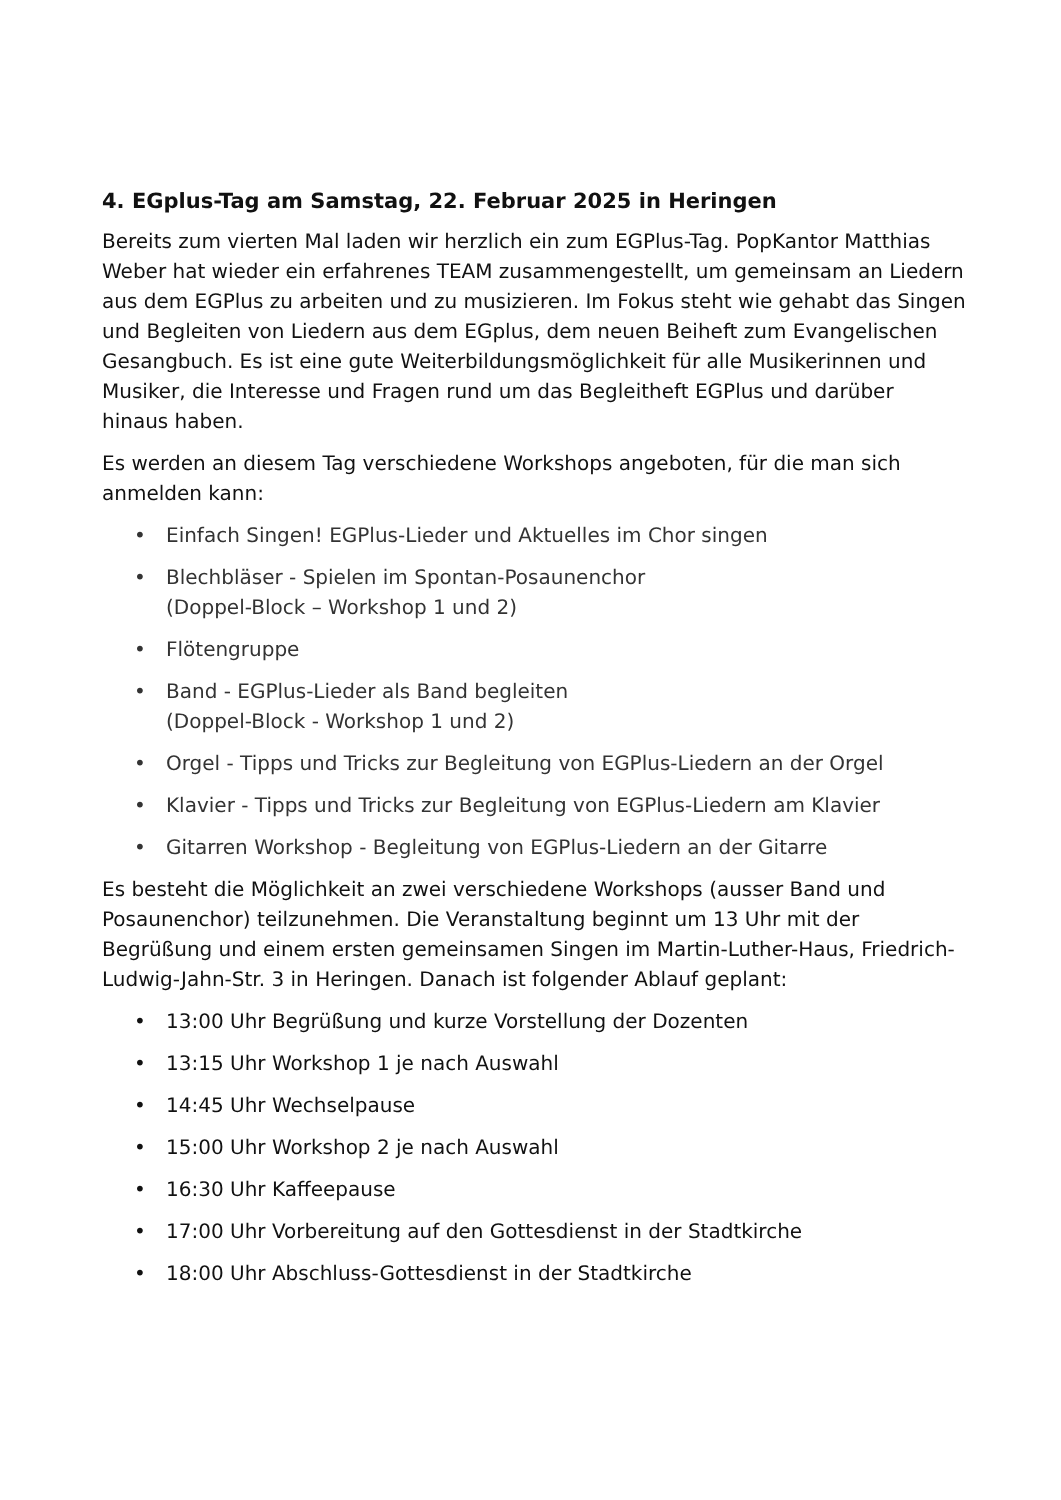4. EGplus-Tag am Samstag, 22. Februar 2025 in Heringen
Bereits zum vierten Mal laden wir herzlich ein zum EGPlus-Tag. PopKantor Matthias Weber hat wieder ein erfahrenes TEAM zusammengestellt, um gemeinsam an Liedern aus dem EGPlus zu arbeiten und zu musizieren. Im Fokus steht wie gehabt das Singen und Begleiten von Liedern aus dem EGplus, dem neuen Beiheft zum Evangelischen Gesangbuch. Es ist eine gute Weiterbildungsmöglichkeit für alle Musikerinnen und Musiker, die Interesse und Fragen rund um das Begleitheft EGPlus und darüber hinaus haben.
Es werden an diesem Tag verschiedene Workshops angeboten, für die man sich anmelden kann:
• Einfach Singen! EGPlus-Lieder und Aktuelles im Chor singen
• Blechbläser - Spielen im Spontan-Posaunenchor
(Doppel-Block – Workshop 1 und 2)
• Flötengruppe
• Band - EGPlus-Lieder als Band begleiten
(Doppel-Block - Workshop 1 und 2)
• Orgel - Tipps und Tricks zur Begleitung von EGPlus-Liedern an der Orgel
• Klavier - Tipps und Tricks zur Begleitung von EGPlus-Liedern am Klavier
• Gitarren Workshop - Begleitung von EGPlus-Liedern an der Gitarre
Es besteht die Möglichkeit an zwei verschiedene Workshops (ausser Band und Posaunenchor) teilzunehmen. Die Veranstaltung beginnt um 13 Uhr mit der Begrüßung und einem ersten gemeinsamen Singen im Martin-Luther-Haus, Friedrich-Ludwig-Jahn-Str. 3 in Heringen. Danach ist folgender Ablauf geplant:
• 13:00 Uhr Begrüßung und kurze Vorstellung der Dozenten
• 13:15 Uhr Workshop 1 je nach Auswahl
• 14:45 Uhr Wechselpause
• 15:00 Uhr Workshop 2 je nach Auswahl
• 16:30 Uhr Kaffeepause
• 17:00 Uhr Vorbereitung auf den Gottesdienst in der Stadtkirche
• 18:00 Uhr Abschluss-Gottesdienst in der Stadtkirche